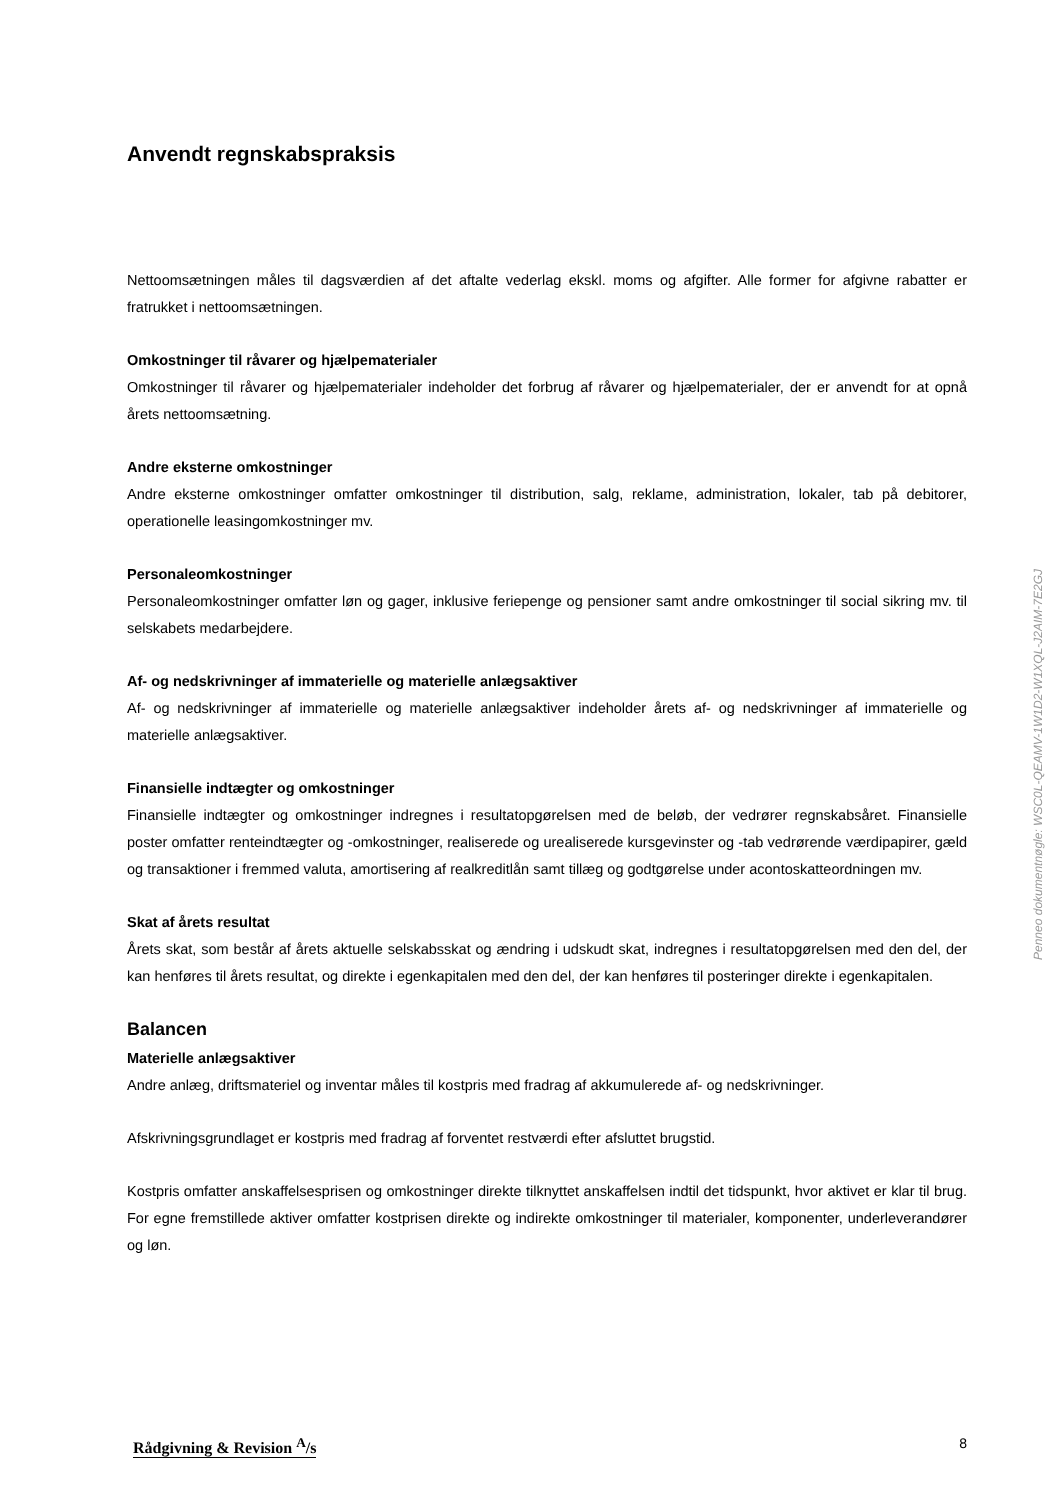Anvendt regnskabspraksis
Nettoomsætningen måles til dagsværdien af det aftalte vederlag ekskl. moms og afgifter. Alle former for afgivne rabatter er fratrukket i nettoomsætningen.
Omkostninger til råvarer og hjælpematerialer
Omkostninger til råvarer og hjælpematerialer indeholder det forbrug af råvarer og hjælpematerialer, der er anvendt for at opnå årets nettoomsætning.
Andre eksterne omkostninger
Andre eksterne omkostninger omfatter omkostninger til distribution, salg, reklame, administration, lokaler, tab på debitorer, operationelle leasingomkostninger mv.
Personaleomkostninger
Personaleomkostninger omfatter løn og gager, inklusive feriepenge og pensioner samt andre omkostninger til social sikring mv. til selskabets medarbejdere.
Af- og nedskrivninger af immaterielle og materielle anlægsaktiver
Af- og nedskrivninger af immaterielle og materielle anlægsaktiver indeholder årets af- og nedskrivninger af immaterielle og materielle anlægsaktiver.
Finansielle indtægter og omkostninger
Finansielle indtægter og omkostninger indregnes i resultatopgørelsen med de beløb, der vedrører regnskabsåret. Finansielle poster omfatter renteindtægter og -omkostninger, realiserede og urealiserede kursgevinster og -tab vedrørende værdipapirer, gæld og transaktioner i fremmed valuta, amortisering af realkreditlån samt tillæg og godtgørelse under acontoskatteordningen mv.
Skat af årets resultat
Årets skat, som består af årets aktuelle selskabsskat og ændring i udskudt skat, indregnes i resultatopgørelsen med den del, der kan henføres til årets resultat, og direkte i egenkapitalen med den del, der kan henføres til posteringer direkte i egenkapitalen.
Balancen
Materielle anlægsaktiver
Andre anlæg, driftsmateriel og inventar måles til kostpris med fradrag af akkumulerede af- og nedskrivninger.
Afskrivningsgrundlaget er kostpris med fradrag af forventet restværdi efter afsluttet brugstid.
Kostpris omfatter anskaffelsesprisen og omkostninger direkte tilknyttet anskaffelsen indtil det tidspunkt, hvor aktivet er klar til brug. For egne fremstillede aktiver omfatter kostprisen direkte og indirekte omkostninger til materialer, komponenter, underleverandører og løn.
Penneo dokumentnøgle: WSC0L-QEAMV-1W1D2-W1XQL-J2AIM-7E2GJ
Rådgivning & Revision <sup>A</sup>/s 8